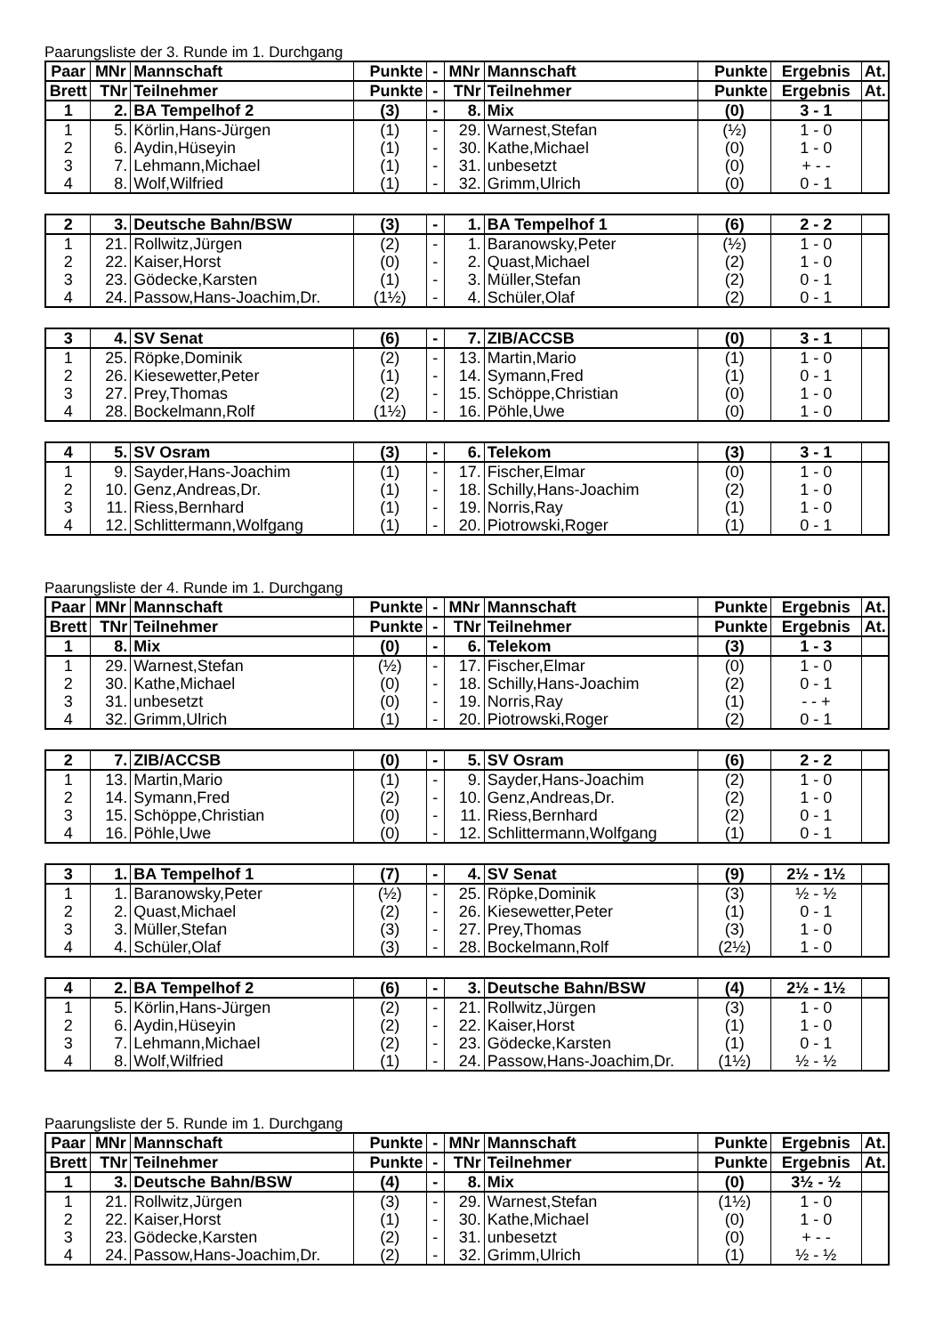Paarungsliste der 3. Runde im 1. Durchgang
| Paar | MNr | Mannschaft | Punkte | - | MNr | Mannschaft | Punkte | Ergebnis | At. |
| --- | --- | --- | --- | --- | --- | --- | --- | --- | --- |
| Brett | TNr | Teilnehmer | Punkte | - | TNr | Teilnehmer | Punkte | Ergebnis | At. |
| 1 | 2. | BA Tempelhof 2 | (3) | - | 8. | Mix | (0) | 3 - 1 | |
| 1 | 5. | Körlin,Hans-Jürgen | (1) | - | 29. | Warnest,Stefan | (½) | 1 - 0 | |
| 2 | 6. | Aydin,Hüseyin | (1) | - | 30. | Kathe,Michael | (0) | 1 - 0 | |
| 3 | 7. | Lehmann,Michael | (1) | - | 31. | unbesetzt | (0) | + - - | |
| 4 | 8. | Wolf,Wilfried | (1) | - | 32. | Grimm,Ulrich | (0) | 0 - 1 | |
| 2 | 3. | Deutsche Bahn/BSW | (3) | - | 1. | BA Tempelhof 1 | (6) | 2 - 2 | |
| 1 | 21. | Rollwitz,Jürgen | (2) | - | 1. | Baranowsky,Peter | (½) | 1 - 0 | |
| 2 | 22. | Kaiser,Horst | (0) | - | 2. | Quast,Michael | (2) | 1 - 0 | |
| 3 | 23. | Gödecke,Karsten | (1) | - | 3. | Müller,Stefan | (2) | 0 - 1 | |
| 4 | 24. | Passow,Hans-Joachim,Dr. | (1½) | - | 4. | Schüler,Olaf | (2) | 0 - 1 | |
| 3 | 4. | SV Senat | (6) | - | 7. | ZIB/ACCSB | (0) | 3 - 1 | |
| 1 | 25. | Röpke,Dominik | (2) | - | 13. | Martin,Mario | (1) | 1 - 0 | |
| 2 | 26. | Kiesewetter,Peter | (1) | - | 14. | Symann,Fred | (1) | 0 - 1 | |
| 3 | 27. | Prey,Thomas | (2) | - | 15. | Schöppe,Christian | (0) | 1 - 0 | |
| 4 | 28. | Bockelmann,Rolf | (1½) | - | 16. | Pöhle,Uwe | (0) | 1 - 0 | |
| 4 | 5. | SV Osram | (3) | - | 6. | Telekom | (3) | 3 - 1 | |
| 1 | 9. | Sayder,Hans-Joachim | (1) | - | 17. | Fischer,Elmar | (0) | 1 - 0 | |
| 2 | 10. | Genz,Andreas,Dr. | (1) | - | 18. | Schilly,Hans-Joachim | (2) | 1 - 0 | |
| 3 | 11. | Riess,Bernhard | (1) | - | 19. | Norris,Ray | (1) | 1 - 0 | |
| 4 | 12. | Schlittermann,Wolfgang | (1) | - | 20. | Piotrowski,Roger | (1) | 0 - 1 | |
Paarungsliste der 4. Runde im 1. Durchgang
| Paar | MNr | Mannschaft | Punkte | - | MNr | Mannschaft | Punkte | Ergebnis | At. |
| --- | --- | --- | --- | --- | --- | --- | --- | --- | --- |
| Brett | TNr | Teilnehmer | Punkte | - | TNr | Teilnehmer | Punkte | Ergebnis | At. |
| 1 | 8. | Mix | (0) | - | 6. | Telekom | (3) | 1 - 3 | |
| 1 | 29. | Warnest,Stefan | (½) | - | 17. | Fischer,Elmar | (0) | 1 - 0 | |
| 2 | 30. | Kathe,Michael | (0) | - | 18. | Schilly,Hans-Joachim | (2) | 0 - 1 | |
| 3 | 31. | unbesetzt | (0) | - | 19. | Norris,Ray | (1) | - - + | |
| 4 | 32. | Grimm,Ulrich | (1) | - | 20. | Piotrowski,Roger | (2) | 0 - 1 | |
| 2 | 7. | ZIB/ACCSB | (0) | - | 5. | SV Osram | (6) | 2 - 2 | |
| 1 | 13. | Martin,Mario | (1) | - | 9. | Sayder,Hans-Joachim | (2) | 1 - 0 | |
| 2 | 14. | Symann,Fred | (2) | - | 10. | Genz,Andreas,Dr. | (2) | 1 - 0 | |
| 3 | 15. | Schöppe,Christian | (0) | - | 11. | Riess,Bernhard | (2) | 0 - 1 | |
| 4 | 16. | Pöhle,Uwe | (0) | - | 12. | Schlittermann,Wolfgang | (1) | 0 - 1 | |
| 3 | 1. | BA Tempelhof 1 | (7) | - | 4. | SV Senat | (9) | 2½ - 1½ | |
| 1 | 1. | Baranowsky,Peter | (½) | - | 25. | Röpke,Dominik | (3) | ½ - ½ | |
| 2 | 2. | Quast,Michael | (2) | - | 26. | Kiesewetter,Peter | (1) | 0 - 1 | |
| 3 | 3. | Müller,Stefan | (3) | - | 27. | Prey,Thomas | (3) | 1 - 0 | |
| 4 | 4. | Schüler,Olaf | (3) | - | 28. | Bockelmann,Rolf | (2½) | 1 - 0 | |
| 4 | 2. | BA Tempelhof 2 | (6) | - | 3. | Deutsche Bahn/BSW | (4) | 2½ - 1½ | |
| 1 | 5. | Körlin,Hans-Jürgen | (2) | - | 21. | Rollwitz,Jürgen | (3) | 1 - 0 | |
| 2 | 6. | Aydin,Hüseyin | (2) | - | 22. | Kaiser,Horst | (1) | 1 - 0 | |
| 3 | 7. | Lehmann,Michael | (2) | - | 23. | Gödecke,Karsten | (1) | 0 - 1 | |
| 4 | 8. | Wolf,Wilfried | (1) | - | 24. | Passow,Hans-Joachim,Dr. | (1½) | ½ - ½ | |
Paarungsliste der 5. Runde im 1. Durchgang
| Paar | MNr | Mannschaft | Punkte | - | MNr | Mannschaft | Punkte | Ergebnis | At. |
| --- | --- | --- | --- | --- | --- | --- | --- | --- | --- |
| Brett | TNr | Teilnehmer | Punkte | - | TNr | Teilnehmer | Punkte | Ergebnis | At. |
| 1 | 3. | Deutsche Bahn/BSW | (4) | - | 8. | Mix | (0) | 3½ - ½ | |
| 1 | 21. | Rollwitz,Jürgen | (3) | - | 29. | Warnest,Stefan | (1½) | 1 - 0 | |
| 2 | 22. | Kaiser,Horst | (1) | - | 30. | Kathe,Michael | (0) | 1 - 0 | |
| 3 | 23. | Gödecke,Karsten | (2) | - | 31. | unbesetzt | (0) | + - - | |
| 4 | 24. | Passow,Hans-Joachim,Dr. | (2) | - | 32. | Grimm,Ulrich | (1) | ½ - ½ | |